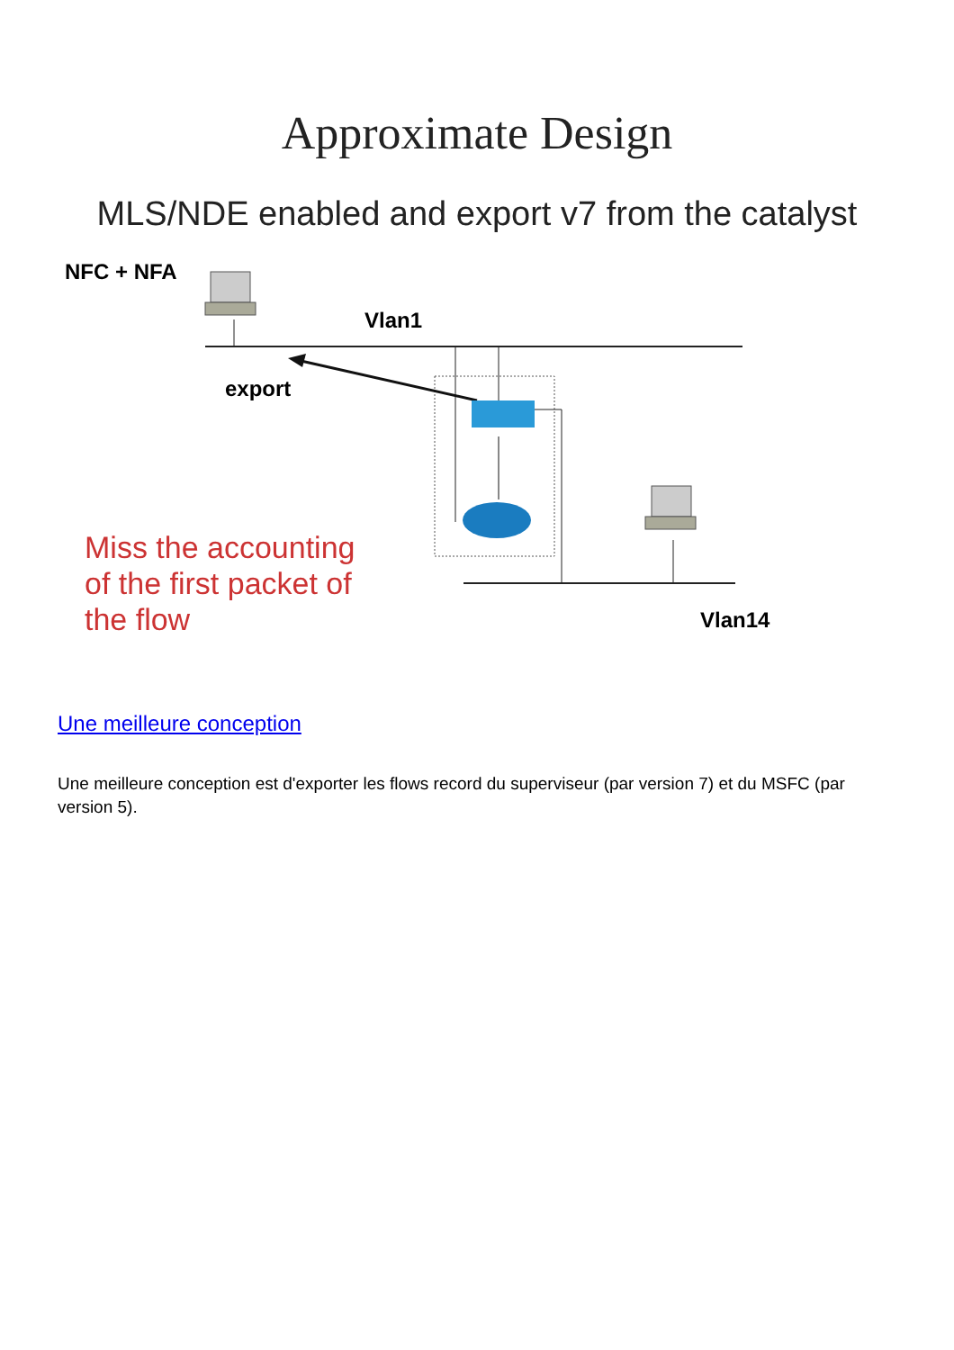Approximate Design
MLS/NDE enabled and export v7 from the catalyst
NFC + NFA
Vlan1
export
Miss the accounting
of the first packet of
the flow
Vlan14
Une meilleure conception
Une meilleure conception est d'exporter les flows record du superviseur (par version 7) et du MSFC (par version 5).